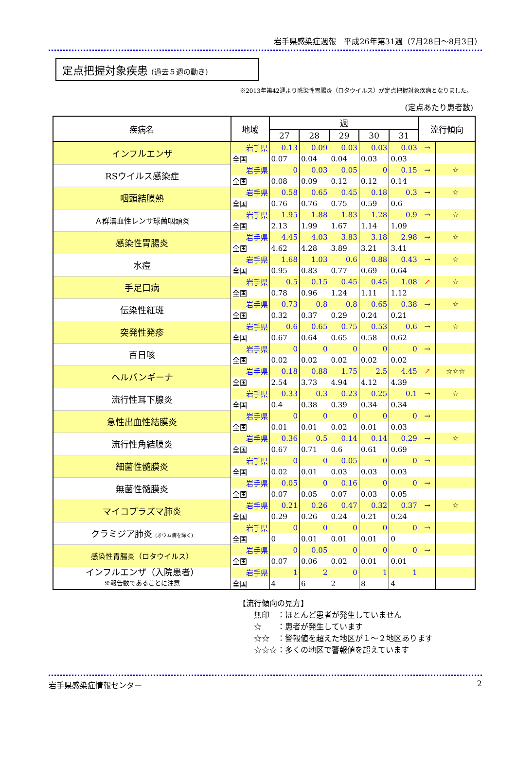岩手県感染症週報　平成26年第31週（7月28日～8月3日）
定点把握対象疾患 (過去５週の動き)
※2013年第42週より感染性胃腸炎（ロタウイルス）が定点把握対象疾病となりました。
(定点あたり患者数)
| 疾病名 | 地域 | 週 | | | | | 流行傾向 | |
| --- | --- | --- | --- | --- | --- | --- | --- | --- |
| | | 27 | 28 | 29 | 30 | 31 | | |
| インフルエンザ | 岩手県 | 0.13 | 0.09 | 0.03 | 0.03 | 0.03 | → | |
| | 全国 | 0.07 | 0.04 | 0.04 | 0.03 | 0.03 | | |
| RSウイルス感染症 | 岩手県 | 0 | 0.03 | 0.05 | 0 | 0.15 | → | ☆ |
| | 全国 | 0.08 | 0.09 | 0.12 | 0.12 | 0.14 | | |
| 咽頭結膜熱 | 岩手県 | 0.58 | 0.65 | 0.45 | 0.18 | 0.3 | → | ☆ |
| | 全国 | 0.76 | 0.76 | 0.75 | 0.59 | 0.6 | | |
| Ａ群溶血性レンサ球菌咽頭炎 | 岩手県 | 1.95 | 1.88 | 1.83 | 1.28 | 0.9 | → | ☆ |
| | 全国 | 2.13 | 1.99 | 1.67 | 1.14 | 1.09 | | |
| 感染性胃腸炎 | 岩手県 | 4.45 | 4.03 | 3.83 | 3.18 | 2.98 | → | ☆ |
| | 全国 | 4.62 | 4.28 | 3.89 | 3.21 | 3.41 | | |
| 水痘 | 岩手県 | 1.68 | 1.03 | 0.6 | 0.88 | 0.43 | → | ☆ |
| | 全国 | 0.95 | 0.83 | 0.77 | 0.69 | 0.64 | | |
| 手足口病 | 岩手県 | 0.5 | 0.15 | 0.45 | 0.45 | 1.08 | ↗ | ☆ |
| | 全国 | 0.78 | 0.96 | 1.24 | 1.11 | 1.12 | | |
| 伝染性紅斑 | 岩手県 | 0.73 | 0.8 | 0.8 | 0.65 | 0.38 | → | ☆ |
| | 全国 | 0.32 | 0.37 | 0.29 | 0.24 | 0.21 | | |
| 突発性発疹 | 岩手県 | 0.6 | 0.65 | 0.75 | 0.53 | 0.6 | → | ☆ |
| | 全国 | 0.67 | 0.64 | 0.65 | 0.58 | 0.62 | | |
| 百日咳 | 岩手県 | 0 | 0 | 0 | 0 | 0 | → | |
| | 全国 | 0.02 | 0.02 | 0.02 | 0.02 | 0.02 | | |
| ヘルパンギーナ | 岩手県 | 0.18 | 0.88 | 1.75 | 2.5 | 4.45 | ↗ | ☆☆☆ |
| | 全国 | 2.54 | 3.73 | 4.94 | 4.12 | 4.39 | | |
| 流行性耳下腺炎 | 岩手県 | 0.33 | 0.3 | 0.23 | 0.25 | 0.1 | → | ☆ |
| | 全国 | 0.4 | 0.38 | 0.39 | 0.34 | 0.34 | | |
| 急性出血性結膜炎 | 岩手県 | 0 | 0 | 0 | 0 | 0 | → | |
| | 全国 | 0.01 | 0.01 | 0.02 | 0.01 | 0.03 | | |
| 流行性角結膜炎 | 岩手県 | 0.36 | 0.5 | 0.14 | 0.14 | 0.29 | → | ☆ |
| | 全国 | 0.67 | 0.71 | 0.6 | 0.61 | 0.69 | | |
| 細菌性髄膜炎 | 岩手県 | 0 | 0 | 0.05 | 0 | 0 | → | |
| | 全国 | 0.02 | 0.01 | 0.03 | 0.03 | 0.03 | | |
| 無菌性髄膜炎 | 岩手県 | 0.05 | 0 | 0.16 | 0 | 0 | → | |
| | 全国 | 0.07 | 0.05 | 0.07 | 0.03 | 0.05 | | |
| マイコプラズマ肺炎 | 岩手県 | 0.21 | 0.26 | 0.47 | 0.32 | 0.37 | → | ☆ |
| | 全国 | 0.29 | 0.26 | 0.24 | 0.21 | 0.24 | | |
| クラミジア肺炎 (オウム病を除く) | 岩手県 | 0 | 0 | 0 | 0 | 0 | → | |
| | 全国 | 0 | 0.01 | 0.01 | 0.01 | 0 | | |
| 感染性胃腸炎（ロタウイルス） | 岩手県 | 0 | 0.05 | 0 | 0 | 0 | → | |
| | 全国 | 0.07 | 0.06 | 0.02 | 0.01 | 0.01 | | |
| インフルエンザ（入院患者） ※報告数であることに注意 | 岩手県 | 1 | 2 | 0 | 1 | 1 | | |
| | 全国 | 4 | 6 | 2 | 8 | 4 | | |
【流行傾向の見方】
　　無印　：ほとんど患者が発生していません
　　☆　　：患者が発生しています
　　☆☆　：警報値を超えた地区が１～２地区あります
　　☆☆☆：多くの地区で警報値を超えています
岩手県感染症情報センター 2